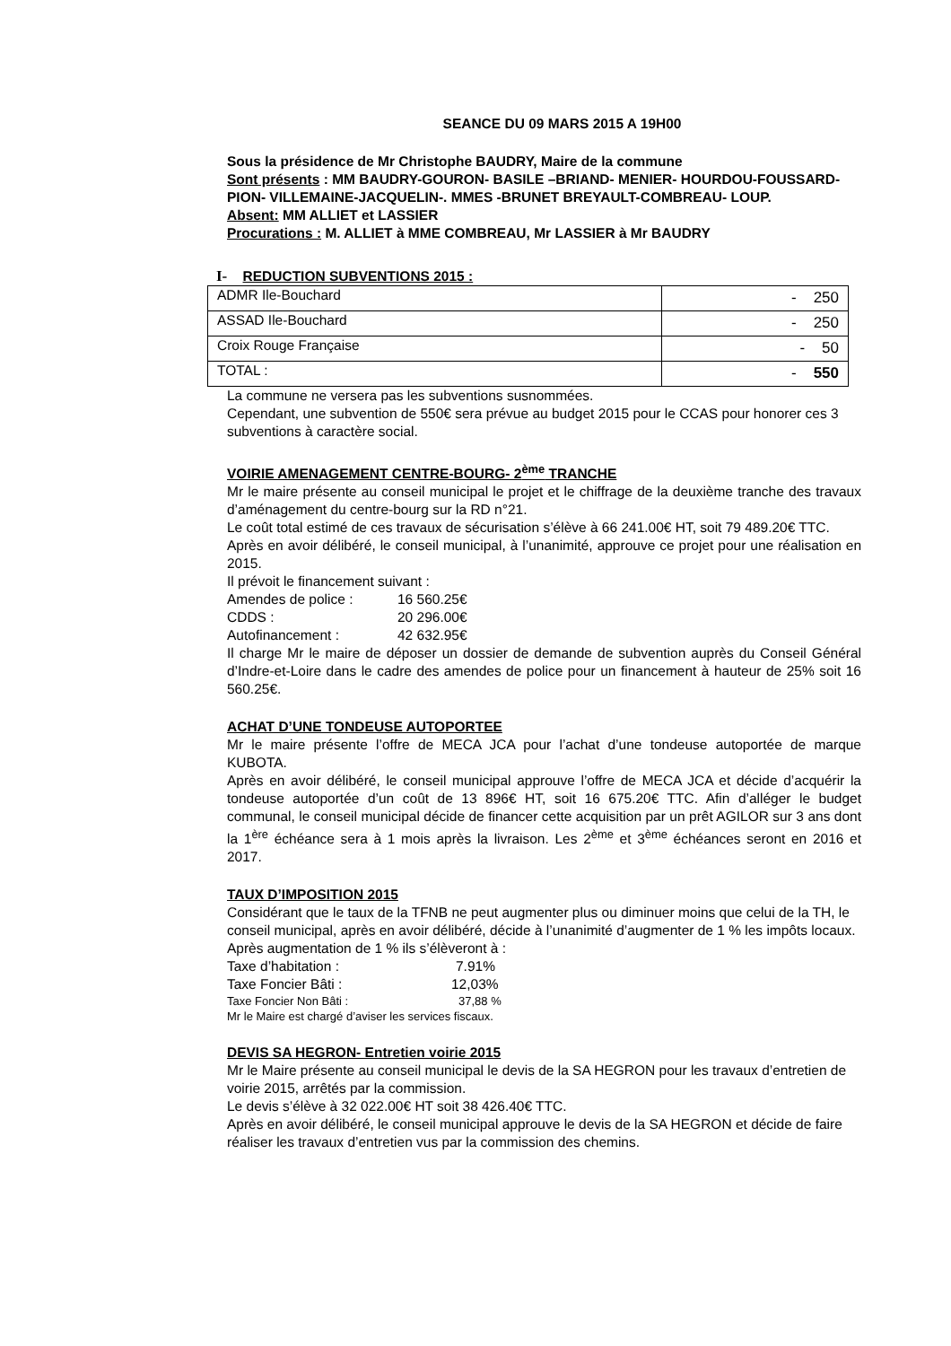SEANCE DU 09 MARS 2015 A 19H00
Sous la présidence de Mr Christophe BAUDRY, Maire de la commune
Sont présents : MM BAUDRY-GOURON- BASILE –BRIAND- MENIER- HOURDOU-FOUSSARD- PION- VILLEMAINE-JACQUELIN-. MMES -BRUNET BREYAULT-COMBREAU- LOUP.
Absent: MM ALLIET et LASSIER
Procurations : M. ALLIET à MME COMBREAU, Mr LASSIER à Mr BAUDRY
I- REDUCTION SUBVENTIONS 2015 :
| ADMR Ile-Bouchard | - 250 |
| ASSAD Ile-Bouchard | - 250 |
| Croix Rouge Française | - 50 |
| TOTAL : | - 550 |
La commune ne versera pas les subventions susnommées.
Cependant, une subvention de 550€ sera prévue au budget 2015 pour le CCAS pour honorer ces 3 subventions à caractère social.
VOIRIE AMENAGEMENT CENTRE-BOURG- 2<sup>ème</sup> TRANCHE
Mr le maire présente au conseil municipal le projet et le chiffrage de la deuxième tranche des travaux d’aménagement du centre-bourg sur la RD n°21.
Le coût total estimé de ces travaux de sécurisation s’élève à 66 241.00€ HT, soit 79 489.20€ TTC.
Après en avoir délibéré, le conseil municipal, à l’unanimité, approuve ce projet pour une réalisation en 2015.
Il prévoit le financement suivant :
Amendes de police : 16 560.25€
CDDS : 20 296.00€
Autofinancement : 42 632.95€
Il charge Mr le maire de déposer un dossier de demande de subvention auprès du Conseil Général d’Indre-et-Loire dans le cadre des amendes de police pour un financement à hauteur de 25% soit 16 560.25€.
ACHAT D’UNE TONDEUSE AUTOPORTEE
Mr le maire présente l’offre de MECA JCA pour l’achat d’une tondeuse autoportée de marque KUBOTA.
Après en avoir délibéré, le conseil municipal approuve l’offre de MECA JCA et décide d’acquérir la tondeuse autoportée d’un coût de 13 896€ HT, soit 16 675.20€ TTC. Afin d’alléger le budget communal, le conseil municipal décide de financer cette acquisition par un prêt AGILOR sur 3 ans dont la 1<sup>ère</sup> échéance sera à 1 mois après la livraison. Les 2<sup>ème</sup> et 3<sup>ème</sup> échéances seront en 2016 et 2017.
TAUX D’IMPOSITION 2015
Considérant que le taux de la TFNB ne peut augmenter plus ou diminuer moins que celui de la TH, le conseil municipal, après en avoir délibéré, décide à l’unanimité d’augmenter de 1 % les impôts locaux.
Après augmentation de 1 % ils s’élèveront à :
Taxe d’habitation : 7.91%
Taxe Foncier Bâti : 12,03%
Taxe Foncier Non Bâti : 37,88 %
Mr le Maire est chargé d’aviser les services fiscaux.
DEVIS SA HEGRON- Entretien voirie 2015
Mr le Maire présente au conseil municipal le devis de la SA HEGRON pour les travaux d’entretien de voirie 2015, arrêtés par la commission.
Le devis s’élève à 32 022.00€ HT soit 38 426.40€ TTC.
Après en avoir délibéré, le conseil municipal approuve le devis de la SA HEGRON et décide de faire réaliser les travaux d’entretien vus par la commission des chemins.